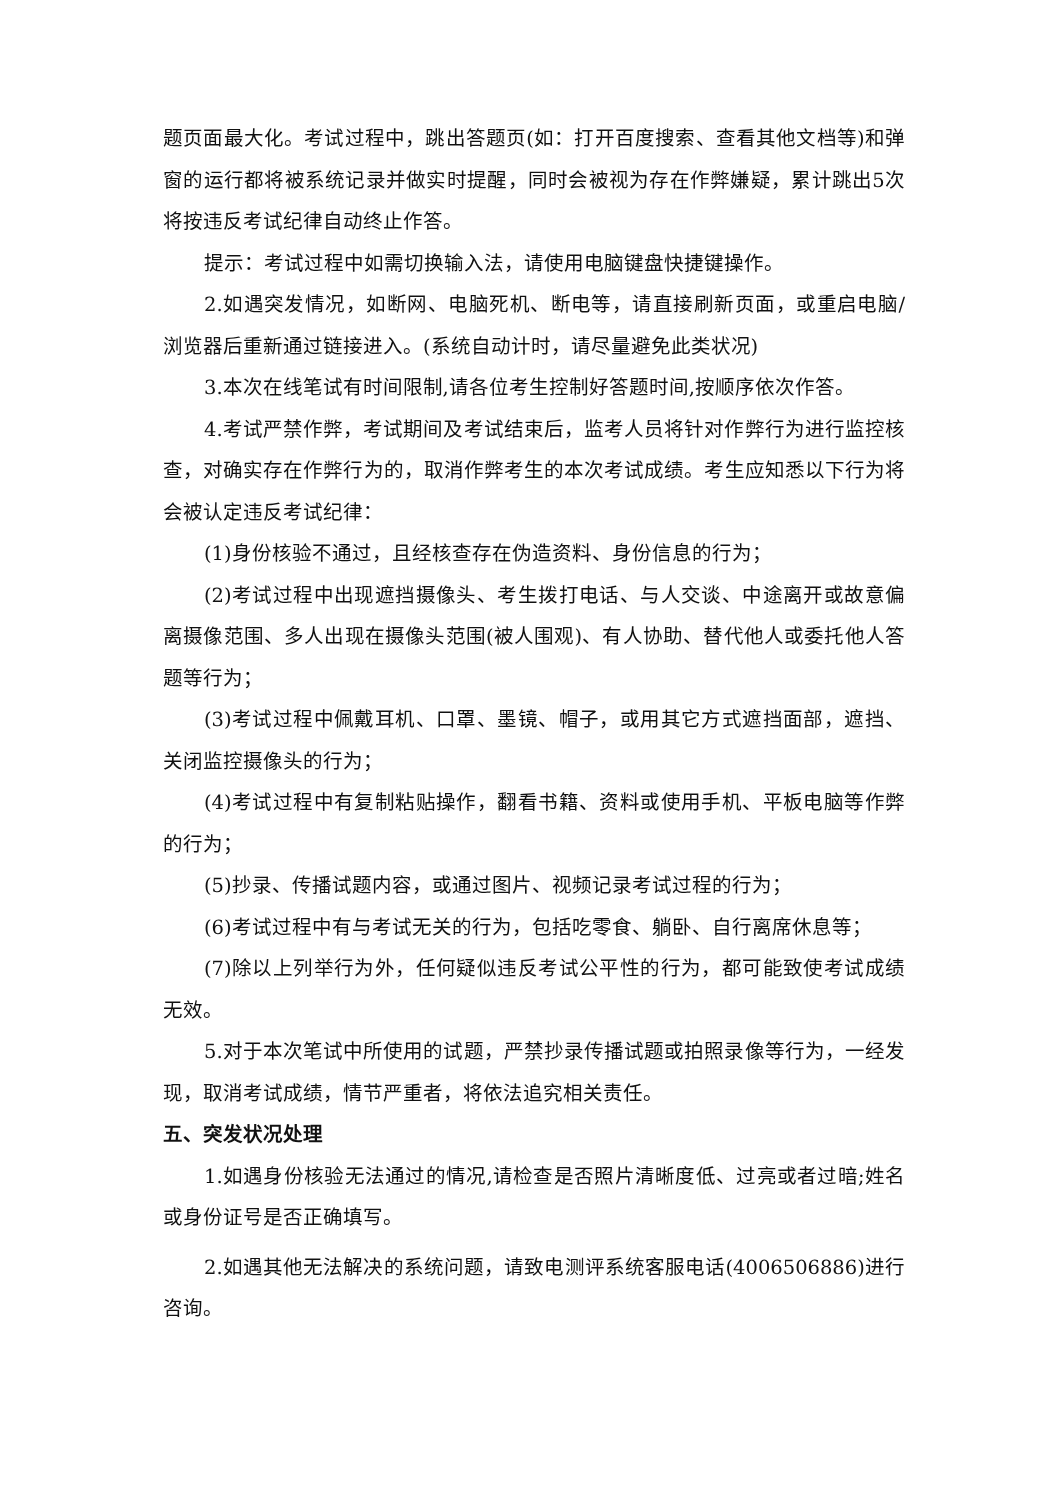题页面最大化。考试过程中，跳出答题页(如：打开百度搜索、查看其他文档等)和弹窗的运行都将被系统记录并做实时提醒，同时会被视为存在作弊嫌疑，累计跳出5次将按违反考试纪律自动终止作答。
提示：考试过程中如需切换输入法，请使用电脑键盘快捷键操作。
2.如遇突发情况，如断网、电脑死机、断电等，请直接刷新页面，或重启电脑/浏览器后重新通过链接进入。(系统自动计时，请尽量避免此类状况)
3.本次在线笔试有时间限制,请各位考生控制好答题时间,按顺序依次作答。
4.考试严禁作弊，考试期间及考试结束后，监考人员将针对作弊行为进行监控核查，对确实存在作弊行为的，取消作弊考生的本次考试成绩。考生应知悉以下行为将会被认定违反考试纪律：
(1)身份核验不通过，且经核查存在伪造资料、身份信息的行为；
(2)考试过程中出现遮挡摄像头、考生拨打电话、与人交谈、中途离开或故意偏离摄像范围、多人出现在摄像头范围(被人围观)、有人协助、替代他人或委托他人答题等行为；
(3)考试过程中佩戴耳机、口罩、墨镜、帽子，或用其它方式遮挡面部，遮挡、关闭监控摄像头的行为；
(4)考试过程中有复制粘贴操作，翻看书籍、资料或使用手机、平板电脑等作弊的行为；
(5)抄录、传播试题内容，或通过图片、视频记录考试过程的行为；
(6)考试过程中有与考试无关的行为，包括吃零食、躺卧、自行离席休息等；
(7)除以上列举行为外，任何疑似违反考试公平性的行为，都可能致使考试成绩无效。
5.对于本次笔试中所使用的试题，严禁抄录传播试题或拍照录像等行为，一经发现，取消考试成绩，情节严重者，将依法追究相关责任。
五、突发状况处理
1.如遇身份核验无法通过的情况,请检查是否照片清晰度低、过亮或者过暗;姓名或身份证号是否正确填写。
2.如遇其他无法解决的系统问题，请致电测评系统客服电话(4006506886)进行咨询。